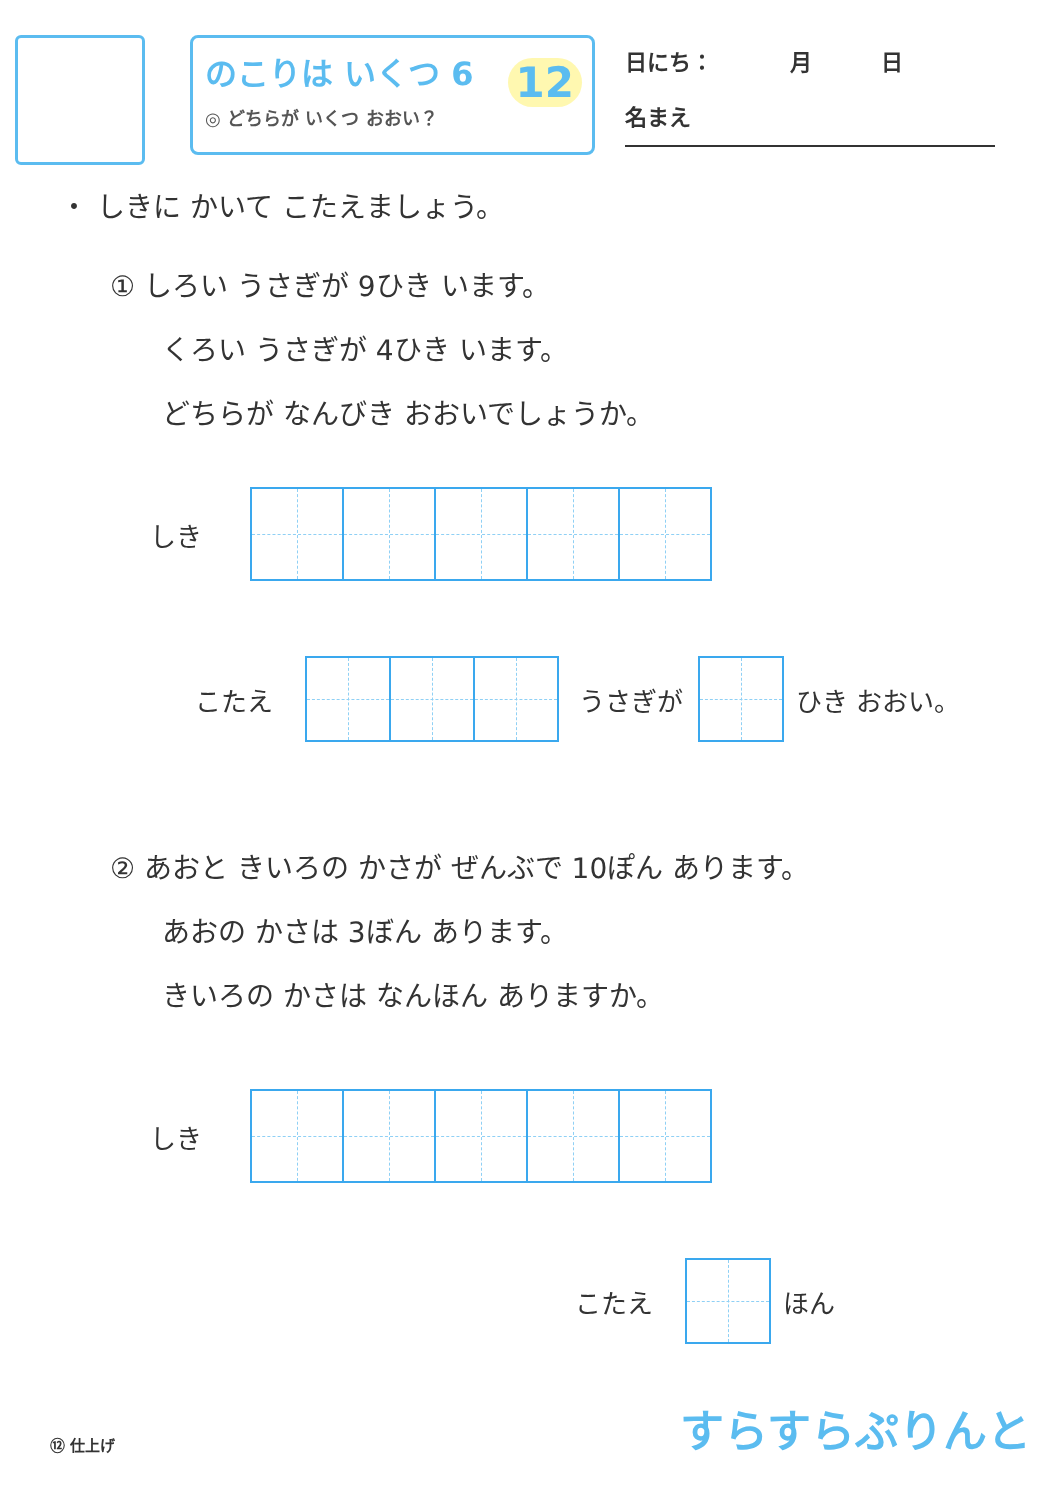のこりは いくつ 6
◎ どちらが いくつ おおい？
12
日にち： 月 日
名まえ
・ しきに かいて こたえましょう。
① しろい うさぎが 9ひき います。
くろい うさぎが 4ひき います。
どちらが なんびき おおいでしょうか。
しき
こたえ うさぎが ひき おおい。
② あおと きいろの かさが ぜんぶで 10ぽん あります。
あおの かさは 3ぼん あります。
きいろの かさは なんほん ありますか。
しき
こたえ ほん
⑫ 仕上げ すらすらぷりんと